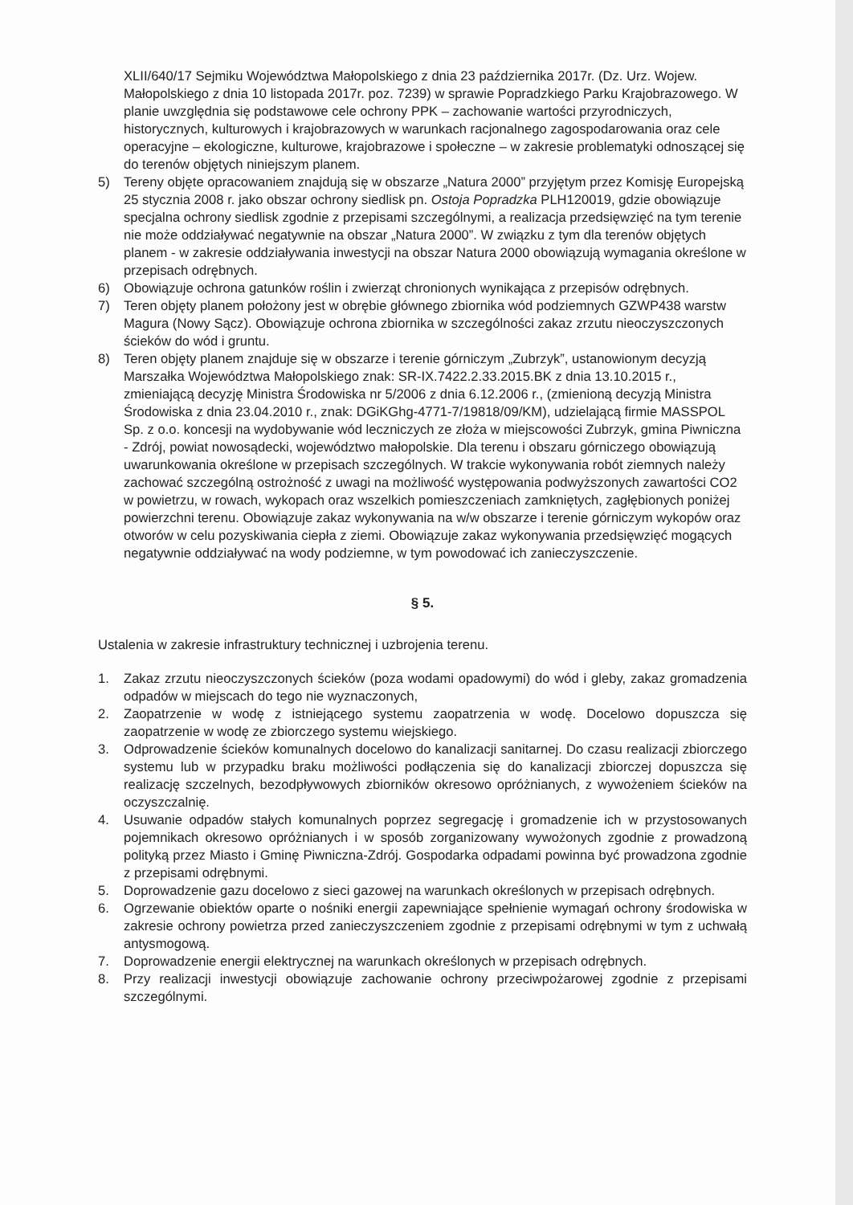XLII/640/17 Sejmiku Województwa Małopolskiego z dnia 23 października 2017r. (Dz. Urz. Wojew. Małopolskiego z dnia 10 listopada 2017r. poz. 7239) w sprawie Popradzkiego Parku Krajobrazowego. W planie uwzględnia się podstawowe cele ochrony PPK – zachowanie wartości przyrodniczych, historycznych, kulturowych i krajobrazowych w warunkach racjonalnego zagospodarowania oraz cele operacyjne – ekologiczne, kulturowe, krajobrazowe i społeczne – w zakresie problematyki odnoszącej się do terenów objętych niniejszym planem.
5) Tereny objęte opracowaniem znajdują się w obszarze „Natura 2000” przyjętym przez Komisję Europejską 25 stycznia 2008 r. jako obszar ochrony siedlisk pn. Ostoja Popradzka PLH120019, gdzie obowiązuje specjalna ochrony siedlisk zgodnie z przepisami szczególnymi, a realizacja przedsięwzięć na tym terenie nie może oddziaływać negatywnie na obszar „Natura 2000”. W związku z tym dla terenów objętych planem - w zakresie oddziaływania inwestycji na obszar Natura 2000 obowiązują wymagania określone w przepisach odrębnych.
6) Obowiązuje ochrona gatunków roślin i zwierząt chronionych wynikająca z przepisów odrębnych.
7) Teren objęty planem położony jest w obrębie głównego zbiornika wód podziemnych GZWP438 warstw Magura (Nowy Sącz). Obowiązuje ochrona zbiornika w szczególności zakaz zrzutu nieoczyszczonych ścieków do wód i gruntu.
8) Teren objęty planem znajduje się w obszarze i terenie górniczym „Zubrzyk”, ustanowionym decyzją Marszałka Województwa Małopolskiego znak: SR-IX.7422.2.33.2015.BK z dnia 13.10.2015 r., zmieniającą decyzję Ministra Środowiska nr 5/2006 z dnia 6.12.2006 r., (zmienioną decyzją Ministra Środowiska z dnia 23.04.2010 r., znak: DGiKGhg-4771-7/19818/09/KM), udzielającą firmie MASSPOL Sp. z o.o. koncesji na wydobywanie wód leczniczych ze złoża w miejscowości Zubrzyk, gmina Piwniczna - Zdrój, powiat nowosądecki, województwo małopolskie. Dla terenu i obszaru górniczego obowiązują uwarunkowania określone w przepisach szczególnych. W trakcie wykonywania robót ziemnych należy zachować szczególną ostrożność z uwagi na możliwość występowania podwyższonych zawartości CO2 w powietrzu, w rowach, wykopach oraz wszelkich pomieszczeniach zamkniętych, zagłębionych poniżej powierzchni terenu. Obowiązuje zakaz wykonywania na w/w obszarze i terenie górniczym wykopów oraz otworów w celu pozyskiwania ciepła z ziemi. Obowiązuje zakaz wykonywania przedsięwzięć mogących negatywnie oddziaływać na wody podziemne, w tym powodować ich zanieczyszczenie.
§ 5.
Ustalenia w zakresie infrastruktury technicznej i uzbrojenia terenu.
1. Zakaz zrzutu nieoczyszczonych ścieków (poza wodami opadowymi) do wód i gleby, zakaz gromadzenia odpadów w miejscach do tego nie wyznaczonych,
2. Zaopatrzenie w wodę z istniejącego systemu zaopatrzenia w wodę. Docelowo dopuszcza się zaopatrzenie w wodę ze zbiorczego systemu wiejskiego.
3. Odprowadzenie ścieków komunalnych docelowo do kanalizacji sanitarnej. Do czasu realizacji zbiorczego systemu lub w przypadku braku możliwości podłączenia się do kanalizacji zbiorczej dopuszcza się realizację szczelnych, bezodpływowych zbiorników okresowo opróżnianych, z wywożeniem ścieków na oczyszczalnię.
4. Usuwanie odpadów stałych komunalnych poprzez segregację i gromadzenie ich w przystosowanych pojemnikach okresowo opróżnianych i w sposób zorganizowany wywożonych zgodnie z prowadzoną polityką przez Miasto i Gminę Piwniczna-Zdrój. Gospodarka odpadami powinna być prowadzona zgodnie z przepisami odrębnymi.
5. Doprowadzenie gazu docelowo z sieci gazowej na warunkach określonych w przepisach odrębnych.
6. Ogrzewanie obiektów oparte o nośniki energii zapewniające spełnienie wymagań ochrony środowiska w zakresie ochrony powietrza przed zanieczyszczeniem zgodnie z przepisami odrębnymi w tym z uchwałą antysmogową.
7. Doprowadzenie energii elektrycznej na warunkach określonych w przepisach odrębnych.
8. Przy realizacji inwestycji obowiązuje zachowanie ochrony przeciwpożarowej zgodnie z przepisami szczególnymi.